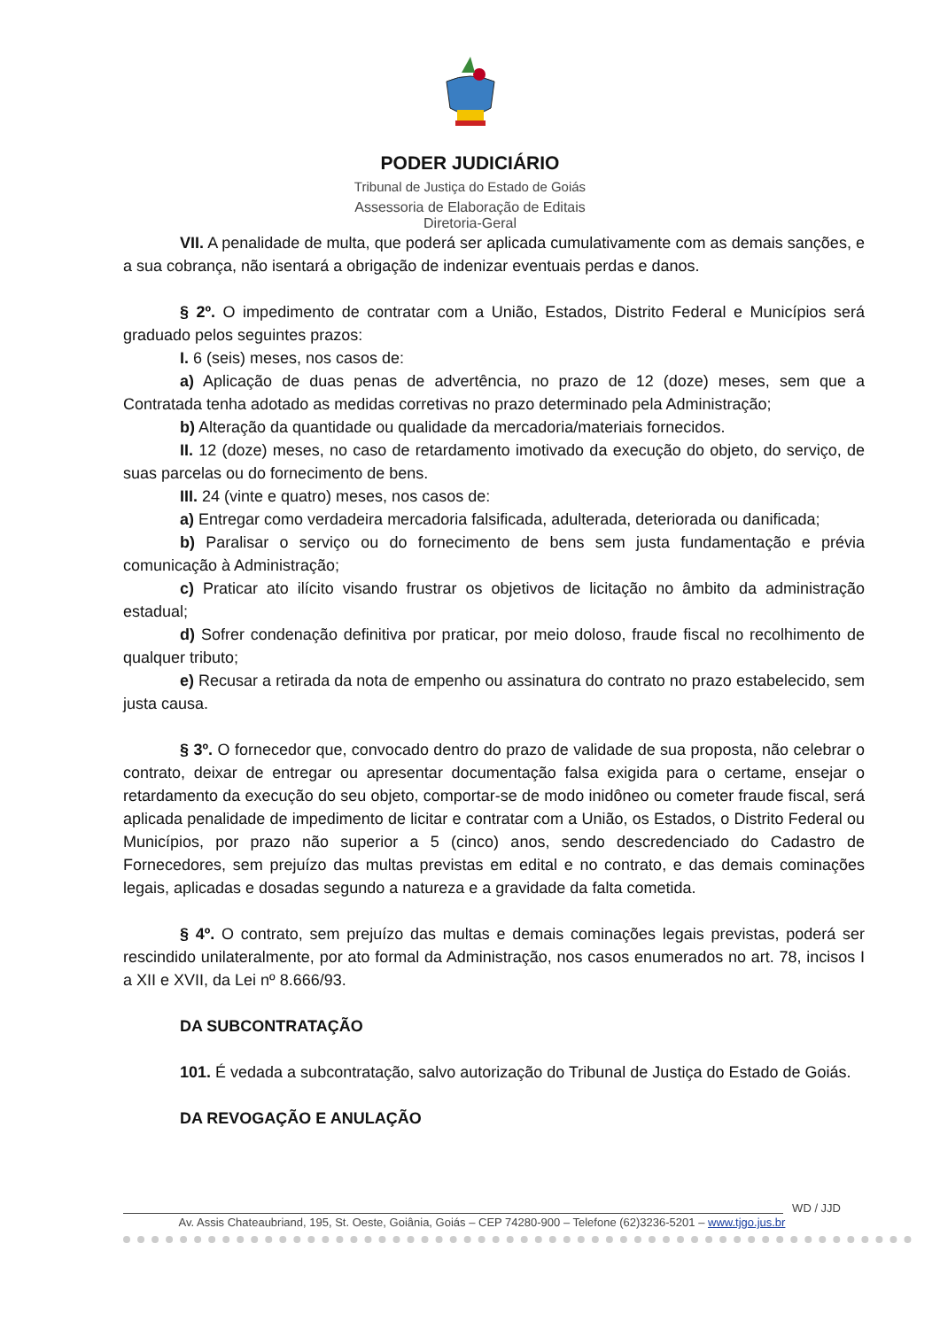PODER JUDICIÁRIO
Tribunal de Justiça do Estado de Goiás
Assessoria de Elaboração de Editais
Diretoria-Geral
VII. A penalidade de multa, que poderá ser aplicada cumulativamente com as demais sanções, e a sua cobrança, não isentará a obrigação de indenizar eventuais perdas e danos.
§ 2º. O impedimento de contratar com a União, Estados, Distrito Federal e Municípios será graduado pelos seguintes prazos:
I. 6 (seis) meses, nos casos de:
a) Aplicação de duas penas de advertência, no prazo de 12 (doze) meses, sem que a Contratada tenha adotado as medidas corretivas no prazo determinado pela Administração;
b) Alteração da quantidade ou qualidade da mercadoria/materiais fornecidos.
II. 12 (doze) meses, no caso de retardamento imotivado da execução do objeto, do serviço, de suas parcelas ou do fornecimento de bens.
III. 24 (vinte e quatro) meses, nos casos de:
a) Entregar como verdadeira mercadoria falsificada, adulterada, deteriorada ou danificada;
b) Paralisar o serviço ou do fornecimento de bens sem justa fundamentação e prévia comunicação à Administração;
c) Praticar ato ilícito visando frustrar os objetivos de licitação no âmbito da administração estadual;
d) Sofrer condenação definitiva por praticar, por meio doloso, fraude fiscal no recolhimento de qualquer tributo;
e) Recusar a retirada da nota de empenho ou assinatura do contrato no prazo estabelecido, sem justa causa.
§ 3º. O fornecedor que, convocado dentro do prazo de validade de sua proposta, não celebrar o contrato, deixar de entregar ou apresentar documentação falsa exigida para o certame, ensejar o retardamento da execução do seu objeto, comportar-se de modo inidôneo ou cometer fraude fiscal, será aplicada penalidade de impedimento de licitar e contratar com a União, os Estados, o Distrito Federal ou Municípios, por prazo não superior a 5 (cinco) anos, sendo descredenciado do Cadastro de Fornecedores, sem prejuízo das multas previstas em edital e no contrato, e das demais cominações legais, aplicadas e dosadas segundo a natureza e a gravidade da falta cometida.
§ 4º. O contrato, sem prejuízo das multas e demais cominações legais previstas, poderá ser rescindido unilateralmente, por ato formal da Administração, nos casos enumerados no art. 78, incisos I a XII e XVII, da Lei nº 8.666/93.
DA SUBCONTRATAÇÃO
101. É vedada a subcontratação, salvo autorização do Tribunal de Justiça do Estado de Goiás.
DA REVOGAÇÃO E ANULAÇÃO
WD / JJD
Av. Assis Chateaubriand, 195, St. Oeste, Goiânia, Goiás – CEP 74280-900 – Telefone (62)3236-5201 – www.tjgo.jus.br